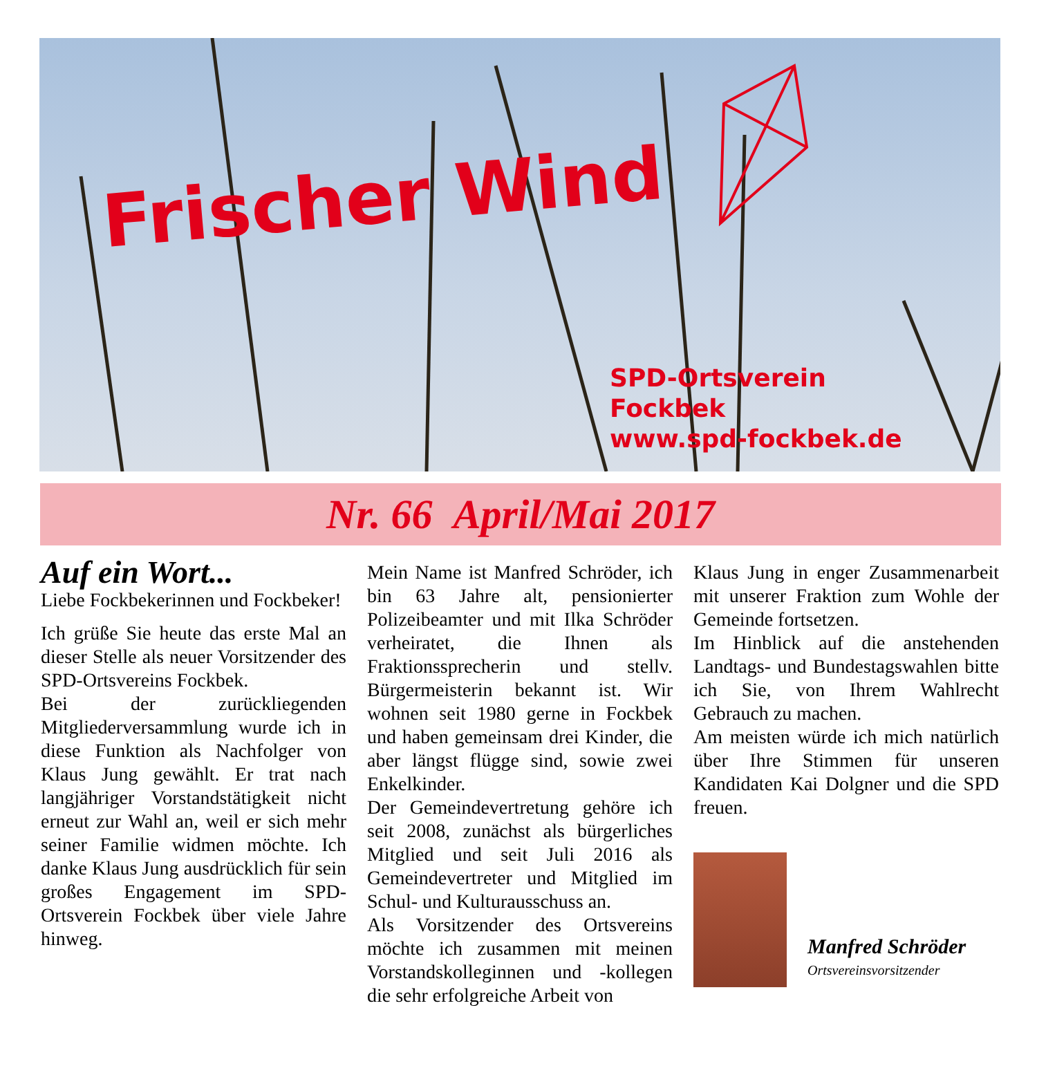Frischer Wind
SPD-Ortsverein
Fockbek
www.spd-fockbek.de
Nr. 66 April/Mai 2017
Auf ein Wort...
Liebe Fockbekerinnen und Fockbeker!
Ich grüße Sie heute das erste Mal an dieser Stelle als neuer Vorsitzender des SPD-Ortsvereins Fockbek.
Bei der zurückliegenden Mitgliederversammlung wurde ich in diese Funktion als Nachfolger von Klaus Jung gewählt. Er trat nach langjähriger Vorstandstätigkeit nicht erneut zur Wahl an, weil er sich mehr seiner Familie widmen möchte. Ich danke Klaus Jung ausdrücklich für sein großes Engagement im SPD-Ortsverein Fockbek über viele Jahre hinweg.
Mein Name ist Manfred Schröder, ich bin 63 Jahre alt, pensionierter Polizeibeamter und mit Ilka Schröder verheiratet, die Ihnen als Fraktionssprecherin und stellv. Bürgermeisterin bekannt ist. Wir wohnen seit 1980 gerne in Fockbek und haben gemeinsam drei Kinder, die aber längst flügge sind, sowie zwei Enkelkinder.
Der Gemeindevertretung gehöre ich seit 2008, zunächst als bürgerliches Mitglied und seit Juli 2016 als Gemeindevertreter und Mitglied im Schul- und Kulturausschuss an.
Als Vorsitzender des Ortsvereins möchte ich zusammen mit meinen Vorstandskolleginnen und -kollegen die sehr erfolgreiche Arbeit von
Klaus Jung in enger Zusammenarbeit mit unserer Fraktion zum Wohle der Gemeinde fortsetzen.
Im Hinblick auf die anstehenden Landtags- und Bundestagswahlen bitte ich Sie, von Ihrem Wahlrecht Gebrauch zu machen.
Am meisten würde ich mich natürlich über Ihre Stimmen für unseren Kandidaten Kai Dolgner und die SPD freuen.
Manfred Schröder
Ortsvereinsvorsitzender